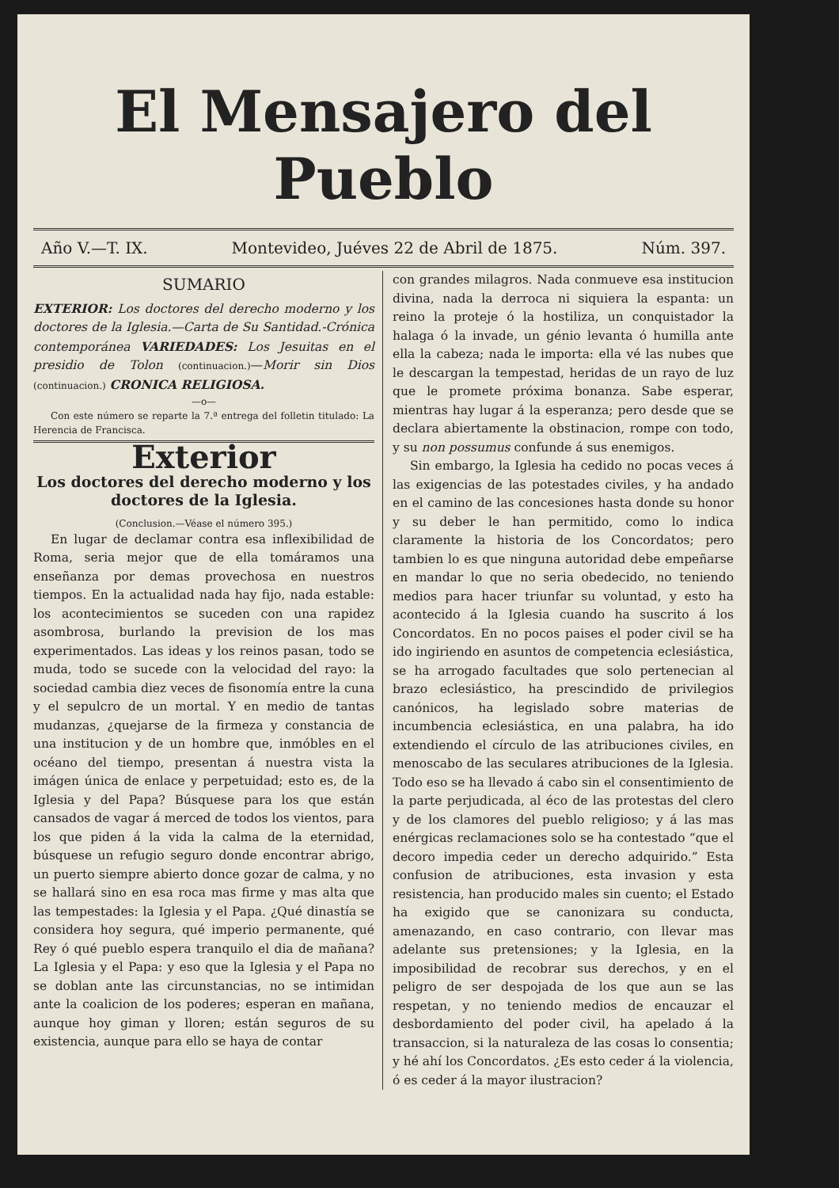El Mensajero del Pueblo
Año V.—T. IX. Montevideo, Juéves 22 de Abril de 1875. Núm. 397.
SUMARIO
EXTERIOR: Los doctores del derecho moderno y los doctores de la Iglesia.—Carta de Su Santidad.-Crónica contemporánea VARIEDADES: Los Jesuitas en el presidio de Tolon (continuacion.)—Morir sin Dios (continuacion.) CRONICA RELIGIOSA.
—o—
Con este número se reparte la 7.ª entrega del folletin titulado: La Herencia de Francisca.
Exterior
Los doctores del derecho moderno y los doctores de la Iglesia.
(Conclusion.—Véase el número 395.)
En lugar de declamar contra esa inflexibilidad de Roma, seria mejor que de ella tomáramos una enseñanza por demas provechosa en nuestros tiempos. En la actualidad nada hay fijo, nada estable: los acontecimientos se suceden con una rapidez asombrosa, burlando la prevision de los mas experimentados. Las ideas y los reinos pasan, todo se muda, todo se sucede con la velocidad del rayo: la sociedad cambia diez veces de fisonomía entre la cuna y el sepulcro de un mortal. Y en medio de tantas mudanzas, ¿quejarse de la firmeza y constancia de una institucion y de un hombre que, inmóbles en el océano del tiempo, presentan á nuestra vista la imágen única de enlace y perpetuidad; esto es, de la Iglesia y del Papa? Búsquese para los que están cansados de vagar á merced de todos los vientos, para los que piden á la vida la calma de la eternidad, búsquese un refugio seguro donde encontrar abrigo, un puerto siempre abierto donce gozar de calma, y no se hallará sino en esa roca mas firme y mas alta que las tempestades: la Iglesia y el Papa. ¿Qué dinastía se considera hoy segura, qué imperio permanente, qué Rey ó qué pueblo espera tranquilo el dia de mañana? La Iglesia y el Papa: y eso que la Iglesia y el Papa no se doblan ante las circunstancias, no se intimidan ante la coalicion de los poderes; esperan en mañana, aunque hoy giman y lloren; están seguros de su existencia, aunque para ello se haya de contar
con grandes milagros. Nada conmueve esa institucion divina, nada la derroca ni siquiera la espanta: un reino la proteje ó la hostiliza, un conquistador la halaga ó la invade, un génio levanta ó humilla ante ella la cabeza; nada le importa: ella vé las nubes que le descargan la tempestad, heridas de un rayo de luz que le promete próxima bonanza. Sabe esperar, mientras hay lugar á la esperanza; pero desde que se declara abiertamente la obstinacion, rompe con todo, y su non possumus confunde á sus enemigos.
Sin embargo, la Iglesia ha cedido no pocas veces á las exigencias de las potestades civiles, y ha andado en el camino de las concesiones hasta donde su honor y su deber le han permitido, como lo indica claramente la historia de los Concordatos; pero tambien lo es que ninguna autoridad debe empeñarse en mandar lo que no seria obedecido, no teniendo medios para hacer triunfar su voluntad, y esto ha acontecido á la Iglesia cuando ha suscrito á los Concordatos. En no pocos paises el poder civil se ha ido ingiriendo en asuntos de competencia eclesiástica, se ha arrogado facultades que solo pertenecian al brazo eclesiástico, ha prescindido de privilegios canónicos, ha legislado sobre materias de incumbencia eclesiástica, en una palabra, ha ido extendiendo el círculo de las atribuciones civiles, en menoscabo de las seculares atribuciones de la Iglesia. Todo eso se ha llevado á cabo sin el consentimiento de la parte perjudicada, al éco de las protestas del clero y de los clamores del pueblo religioso; y á las mas enérgicas reclamaciones solo se ha contestado “que el decoro impedia ceder un derecho adquirido.” Esta confusion de atribuciones, esta invasion y esta resistencia, han producido males sin cuento; el Estado ha exigido que se canonizara su conducta, amenazando, en caso contrario, con llevar mas adelante sus pretensiones; y la Iglesia, en la imposibilidad de recobrar sus derechos, y en el peligro de ser despojada de los que aun se las respetan, y no teniendo medios de encauzar el desbordamiento del poder civil, ha apelado á la transaccion, si la naturaleza de las cosas lo consentia; y hé ahí los Concordatos. ¿Es esto ceder á la violencia, ó es ceder á la mayor ilustracion?